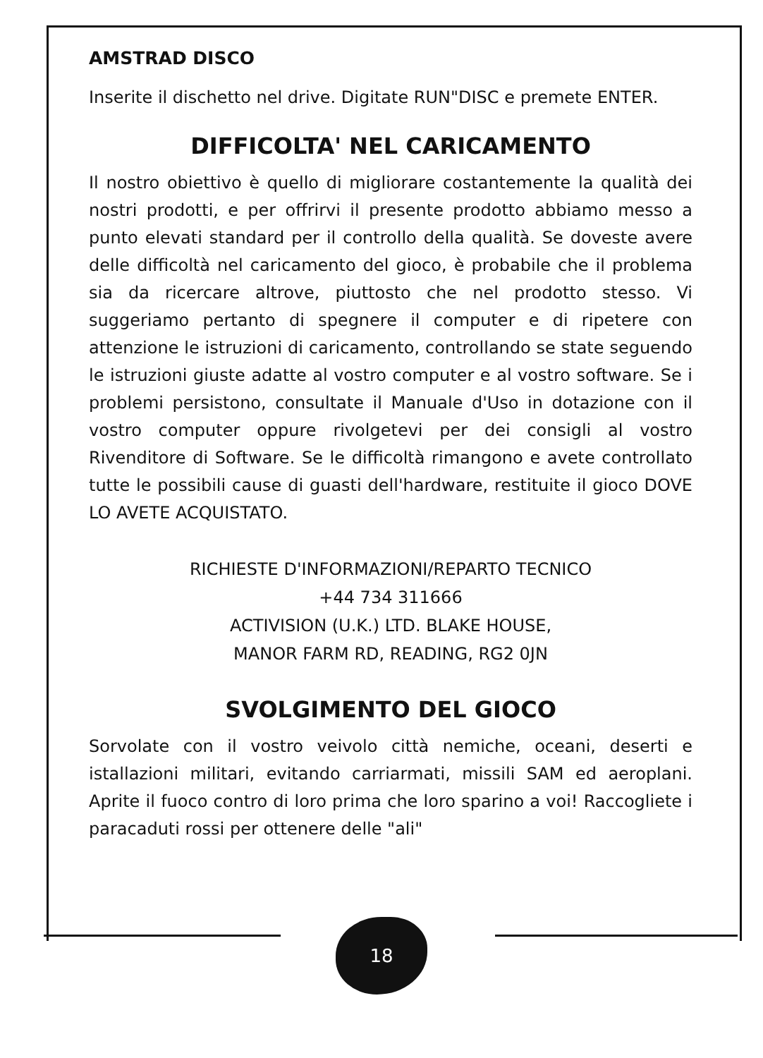AMSTRAD DISCO
Inserite il dischetto nel drive. Digitate RUN"DISC e premete ENTER.
DIFFICOLTA' NEL CARICAMENTO
Il nostro obiettivo è quello di migliorare costantemente la qualità dei nostri prodotti, e per offrirvi il presente prodotto abbiamo messo a punto elevati standard per il controllo della qualità. Se doveste avere delle difficoltà nel caricamento del gioco, è probabile che il problema sia da ricercare altrove, piuttosto che nel prodotto stesso. Vi suggeriamo pertanto di spegnere il computer e di ripetere con attenzione le istruzioni di caricamento, controllando se state seguendo le istruzioni giuste adatte al vostro computer e al vostro software. Se i problemi persistono, consultate il Manuale d'Uso in dotazione con il vostro computer oppure rivolgetevi per dei consigli al vostro Rivenditore di Software. Se le difficoltà rimangono e avete controllato tutte le possibili cause di guasti dell'hardware, restituite il gioco DOVE LO AVETE ACQUISTATO.
RICHIESTE D'INFORMAZIONI/REPARTO TECNICO
+44 734 311666
ACTIVISION (U.K.) LTD. BLAKE HOUSE,
MANOR FARM RD, READING, RG2 0JN
SVOLGIMENTO DEL GIOCO
Sorvolate con il vostro veivolo città nemiche, oceani, deserti e istallazioni militari, evitando carriarmati, missili SAM ed aeroplani. Aprite il fuoco contro di loro prima che loro sparino a voi! Raccogliete i paracaduti rossi per ottenere delle "ali"
18